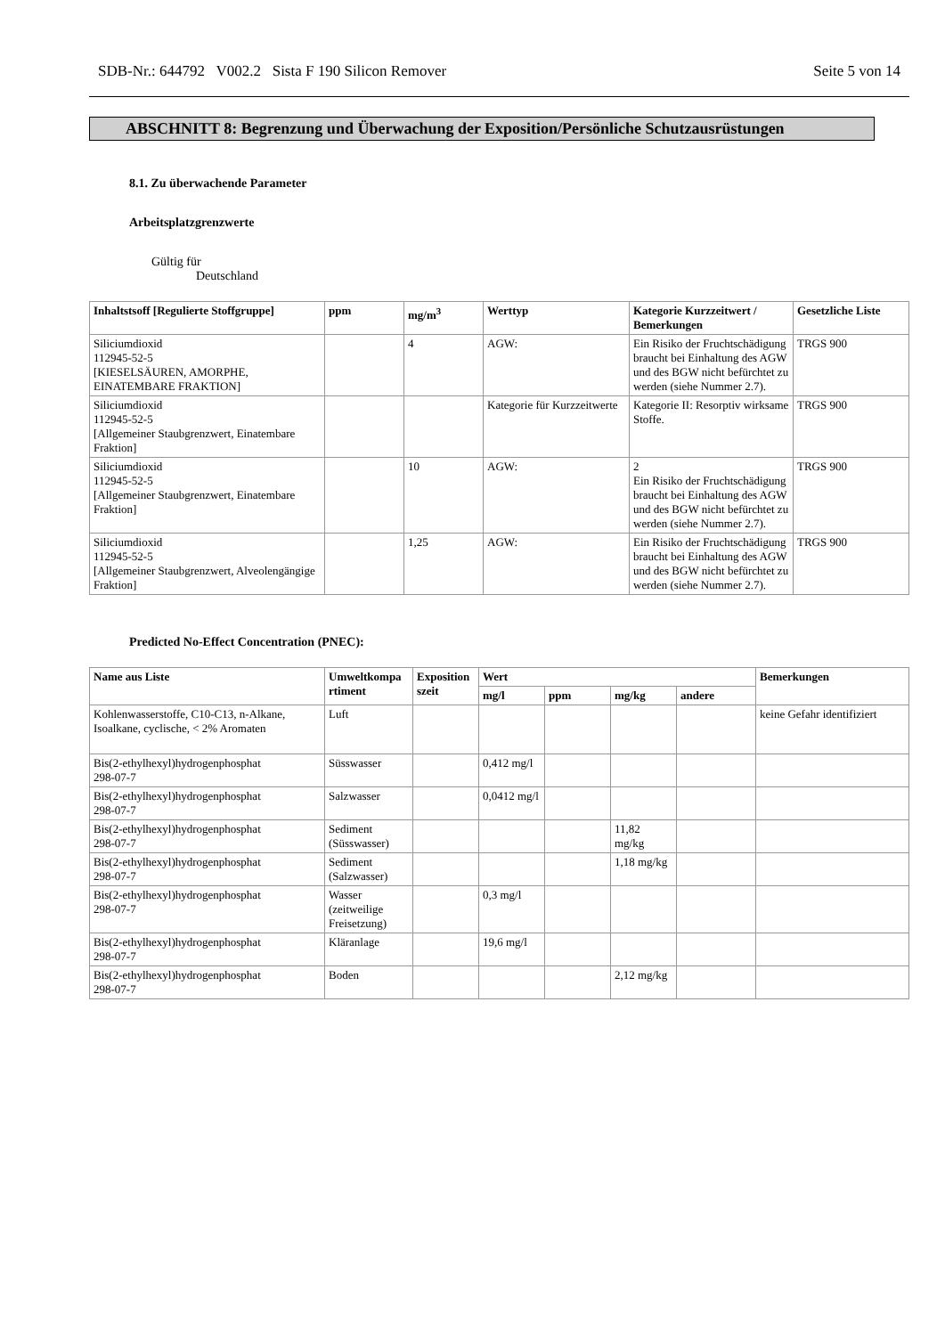SDB-Nr.: 644792 V002.2 Sista F 190 Silicon Remover Seite 5 von 14
ABSCHNITT 8: Begrenzung und Überwachung der Exposition/Persönliche Schutzausrüstungen
8.1. Zu überwachende Parameter
Arbeitsplatzgrenzwerte
Gültig für
Deutschland
| Inhaltstsoff [Regulierte Stoffgruppe] | ppm | mg/m<sup>3</sup> | Werttyp | Kategorie Kurzzeitwert / Bemerkungen | Gesetzliche Liste |
| --- | --- | --- | --- | --- | --- |
| Siliciumdioxid 112945-52-5 [KIESELSÄUREN, AMORPHE, EINATEMBARE FRAKTION] | | 4 | AGW: | Ein Risiko der Fruchtschädigung braucht bei Einhaltung des AGW und des BGW nicht befürchtet zu werden (siehe Nummer 2.7). | TRGS 900 |
| Siliciumdioxid 112945-52-5 [Allgemeiner Staubgrenzwert, Einatembare Fraktion] | | | Kategorie für Kurzzeitwerte | Kategorie II: Resorptiv wirksame Stoffe. | TRGS 900 |
| Siliciumdioxid 112945-52-5 [Allgemeiner Staubgrenzwert, Einatembare Fraktion] | | 10 | AGW: | 2 Ein Risiko der Fruchtschädigung braucht bei Einhaltung des AGW und des BGW nicht befürchtet zu werden (siehe Nummer 2.7). | TRGS 900 |
| Siliciumdioxid 112945-52-5 [Allgemeiner Staubgrenzwert, Alveolengängige Fraktion] | | 1,25 | AGW: | Ein Risiko der Fruchtschädigung braucht bei Einhaltung des AGW und des BGW nicht befürchtet zu werden (siehe Nummer 2.7). | TRGS 900 |
Predicted No-Effect Concentration (PNEC):
| Name aus Liste | Umweltkompa rtiment | Exposition szeit | Wert | | | | Bemerkungen |
| --- | --- | --- | --- | --- | --- | --- | --- |
| | | | mg/l | ppm | mg/kg | andere | |
| Kohlenwasserstoffe, C10-C13, n-Alkane, Isoalkane, cyclische, < 2% Aromaten | Luft | | | | | | keine Gefahr identifiziert |
| Bis(2-ethylhexyl)hydrogenphosphat 298-07-7 | Süsswasser | | 0,412 mg/l | | | | |
| Bis(2-ethylhexyl)hydrogenphosphat 298-07-7 | Salzwasser | | 0,0412 mg/l | | | | |
| Bis(2-ethylhexyl)hydrogenphosphat 298-07-7 | Sediment (Süsswasser) | | | | 11,82 mg/kg | | |
| Bis(2-ethylhexyl)hydrogenphosphat 298-07-7 | Sediment (Salzwasser) | | | | 1,18 mg/kg | | |
| Bis(2-ethylhexyl)hydrogenphosphat 298-07-7 | Wasser (zeitweilige Freisetzung) | | 0,3 mg/l | | | | |
| Bis(2-ethylhexyl)hydrogenphosphat 298-07-7 | Kläranlage | | 19,6 mg/l | | | | |
| Bis(2-ethylhexyl)hydrogenphosphat 298-07-7 | Boden | | | | 2,12 mg/kg | | |